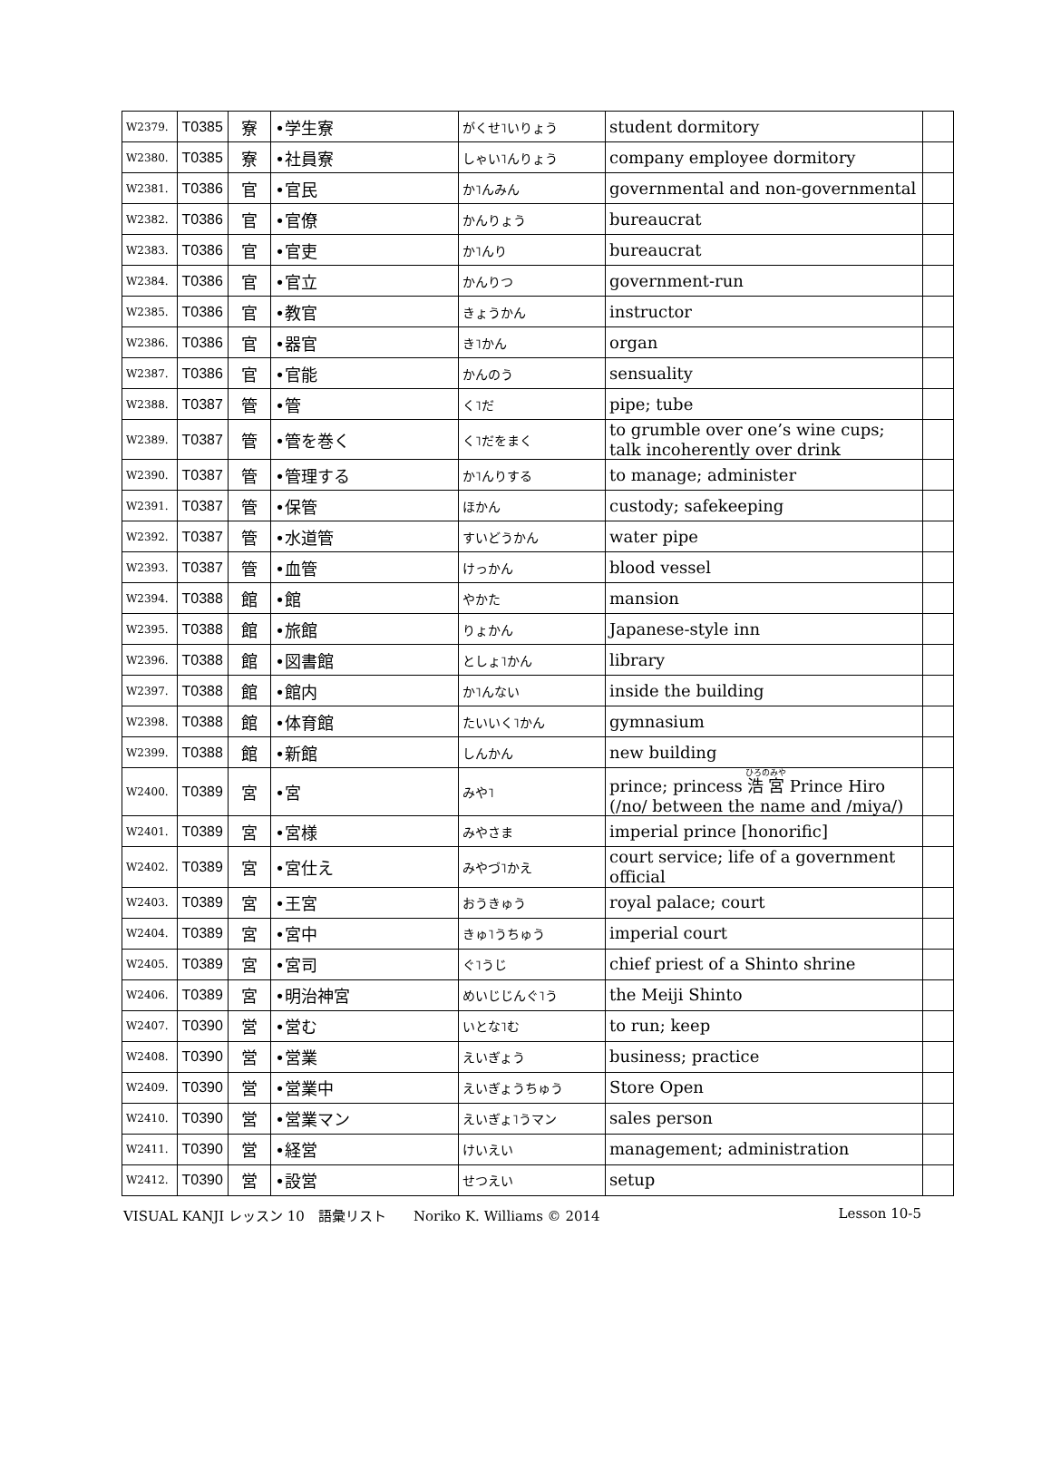| W2379. | T0385 | 寮 | •学生寮 | がくせ˥いりょう | student dormitory | |
| W2380. | T0385 | 寮 | •社員寮 | しゃい˥んりょう | company employee dormitory | |
| W2381. | T0386 | 官 | •官民 | か˥んみん | governmental and non-governmental | |
| W2382. | T0386 | 官 | •官僚 | かんりょう | bureaucrat | |
| W2383. | T0386 | 官 | •官吏 | か˥んり | bureaucrat | |
| W2384. | T0386 | 官 | •官立 | かんりつ | government-run | |
| W2385. | T0386 | 官 | •教官 | きょうかん | instructor | |
| W2386. | T0386 | 官 | •器官 | き˥かん | organ | |
| W2387. | T0386 | 官 | •官能 | かんのう | sensuality | |
| W2388. | T0387 | 管 | •管 | く˥だ | pipe; tube | |
| W2389. | T0387 | 管 | •管を巻く | く˥だをまく | to grumble over one’s wine cups; talk incoherently over drink | |
| W2390. | T0387 | 管 | •管理する | か˥んりする | to manage; administer | |
| W2391. | T0387 | 管 | •保管 | ほかん | custody; safekeeping | |
| W2392. | T0387 | 管 | •水道管 | すいどうかん | water pipe | |
| W2393. | T0387 | 管 | •血管 | けっかん | blood vessel | |
| W2394. | T0388 | 館 | •館 | やかた | mansion | |
| W2395. | T0388 | 館 | •旅館 | りょかん | Japanese-style inn | |
| W2396. | T0388 | 館 | •図書館 | としょ˥かん | library | |
| W2397. | T0388 | 館 | •館内 | か˥んない | inside the building | |
| W2398. | T0388 | 館 | •体育館 | たいいく˥かん | gymnasium | |
| W2399. | T0388 | 館 | •新館 | しんかん | new building | |
| W2400. | T0389 | 宮 | •宮 | みや˥ | prince; princess 浩宮 Prince Hiro (/no/ between the name and /miya/) | |
| W2401. | T0389 | 宮 | •宮様 | みやさま | imperial prince [honorific] | |
| W2402. | T0389 | 宮 | •宮仕え | みやづ˥かえ | court service; life of a government official | |
| W2403. | T0389 | 宮 | •王宮 | おうきゅう | royal palace; court | |
| W2404. | T0389 | 宮 | •宮中 | きゅ˥うちゅう | imperial court | |
| W2405. | T0389 | 宮 | •宮司 | ぐ˥うじ | chief priest of a Shinto shrine | |
| W2406. | T0389 | 宮 | •明治神宮 | めいじじんぐ˥う | the Meiji Shinto | |
| W2407. | T0390 | 営 | •営む | いとな˥む | to run; keep | |
| W2408. | T0390 | 営 | •営業 | えいぎょう | business; practice | |
| W2409. | T0390 | 営 | •営業中 | えいぎょうちゅう | Store Open | |
| W2410. | T0390 | 営 | •営業マン | えいぎょ˥うマン | sales person | |
| W2411. | T0390 | 営 | •経営 | けいえい | management; administration | |
| W2412. | T0390 | 営 | •設営 | せつえい | setup | |
VISUAL KANJI レッスン 10　語彙リスト　　Noriko K. Williams © 2014 Lesson 10-5